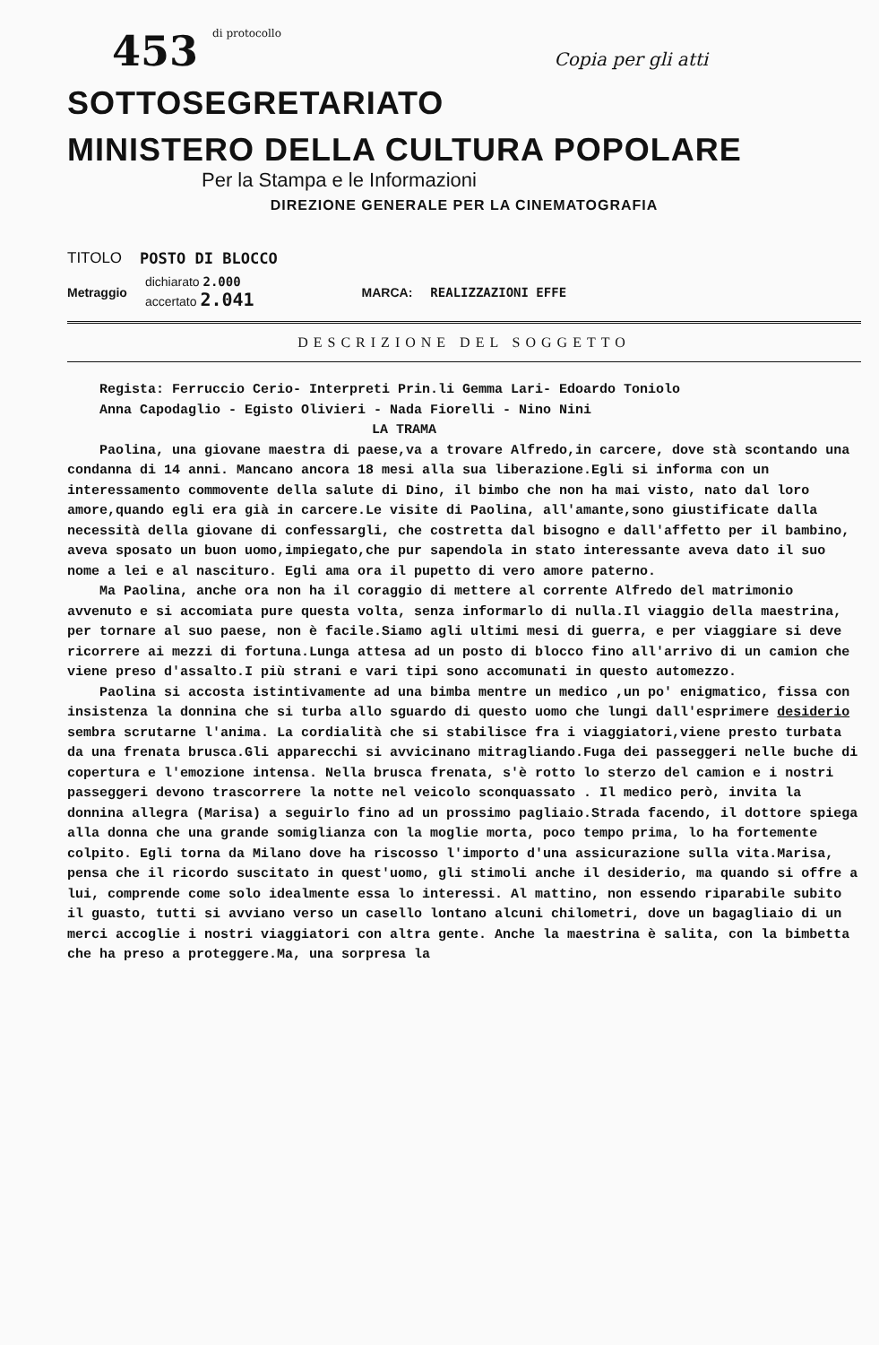453 di protocollo Copia per gli atti
SOTTOSEGRETARIATO
MINISTERO DELLA CULTURA POPOLARE
Per la Stampa e le Informazioni
DIREZIONE GENERALE PER LA CINEMATOGRAFIA
TITOLO POSTO DI BLOCCO
Metraggio
dichiarato 2.000
accertato 2.041
MARCA: REALIZZAZIONI EFFE
DESCRIZIONE DEL SOGGETTO
Regista: Ferruccio Cerio- Interpreti Prin.li Gemma Lari- Edoardo Toniolo
Anna Capodaglio - Egisto Olivieri - Nada Fiorelli - Nino Nini
LA TRAMA
Paolina, una giovane maestra di paese,va a trovare Alfredo,in carcere, dove stà scontando una condanna di 14 anni. Mancano ancora 18 mesi alla sua liberazione.Egli si informa con un interessamento commovente della salute di Dino, il bimbo che non ha mai visto, nato dal loro amore,quando egli era già in carcere.Le visite di Paolina, all'amante,sono giustificate dalla necessità della giovane di confessargli, che costretta dal bisogno e dall'affetto per il bambino, aveva sposato un buon uomo,impiegato,che pur sapendola in stato interessante aveva dato il suo nome a lei e al nascituro. Egli ama ora il pupetto di vero amore paterno.
Ma Paolina, anche ora non ha il coraggio di mettere al corrente Alfredo del matrimonio avvenuto e si accomiata pure questa volta, senza informarlo di nulla.Il viaggio della maestrina, per tornare al suo paese, non è facile.Siamo agli ultimi mesi di guerra, e per viaggiare si deve ricorrere ai mezzi di fortuna.Lunga attesa ad un posto di blocco fino all'arrivo di un camion che viene preso d'assalto.I più strani e vari tipi sono accomunati in questo automezzo.
Paolina si accosta istintivamente ad una bimba mentre un medico ,un po' enigmatico, fissa con insistenza la donnina che si turba allo sguardo di questo uomo che lungi dall'esprimere desiderio sembra scrutarne l'anima. La cordialità che si stabilisce fra i viaggiatori,viene presto turbata da una frenata brusca.Gli apparecchi si avvicinano mitragliando.Fuga dei passeggeri nelle buche di copertura e l'emozione intensa. Nella brusca frenata, s'è rotto lo sterzo del camion e i nostri passeggeri devono trascorrere la notte nel veicolo sconquassato . Il medico però, invita la donnina allegra (Marisa) a seguirlo fino ad un prossimo pagliaio.Strada facendo, il dottore spiega alla donna che una grande somiglianza con la moglie morta, poco tempo prima, lo ha fortemente colpito. Egli torna da Milano dove ha riscosso l'importo d'una assicurazione sulla vita.Marisa, pensa che il ricordo suscitato in quest'uomo, gli stimoli anche il desiderio, ma quando si offre a lui, comprende come solo idealmente essa lo interessi. Al mattino, non essendo riparabile subito il guasto, tutti si avviano verso un casello lontano alcuni chilometri, dove un bagagliaio di un merci accoglie i nostri viaggiatori con altra gente. Anche la maestrina è salita, con la bimbetta che ha preso a proteggere.Ma, una sorpresa la